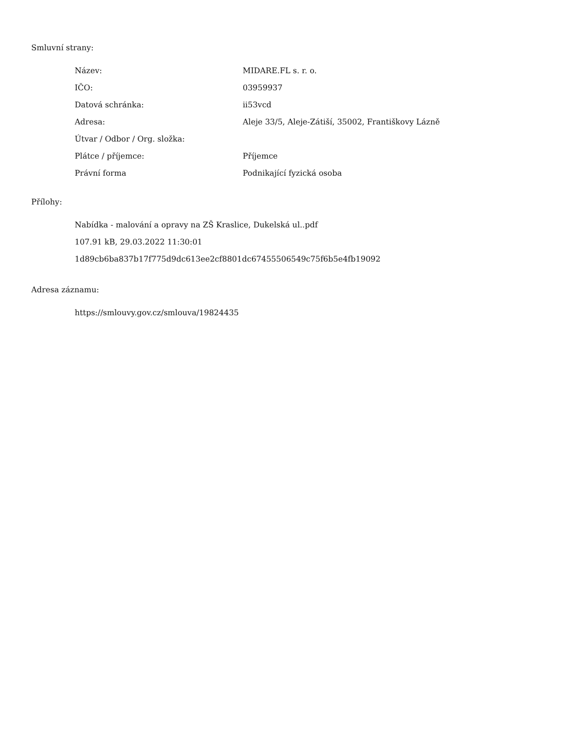Smluvní strany:
| Název: | MIDARE.FL s. r. o. |
| IČO: | 03959937 |
| Datová schránka: | ii53vcd |
| Adresa: | Aleje 33/5, Aleje-Zátiší, 35002, Františkovy Lázně |
| Útvar / Odbor / Org. složka: | |
| Plátce / příjemce: | Příjemce |
| Právní forma | Podnikající fyzická osoba |
Přílohy:
Nabídka - malování a opravy na ZŠ Kraslice, Dukelská ul..pdf
107.91 kB, 29.03.2022 11:30:01
1d89cb6ba837b17f775d9dc613ee2cf8801dc67455506549c75f6b5e4fb19092
Adresa záznamu:
https://smlouvy.gov.cz/smlouva/19824435